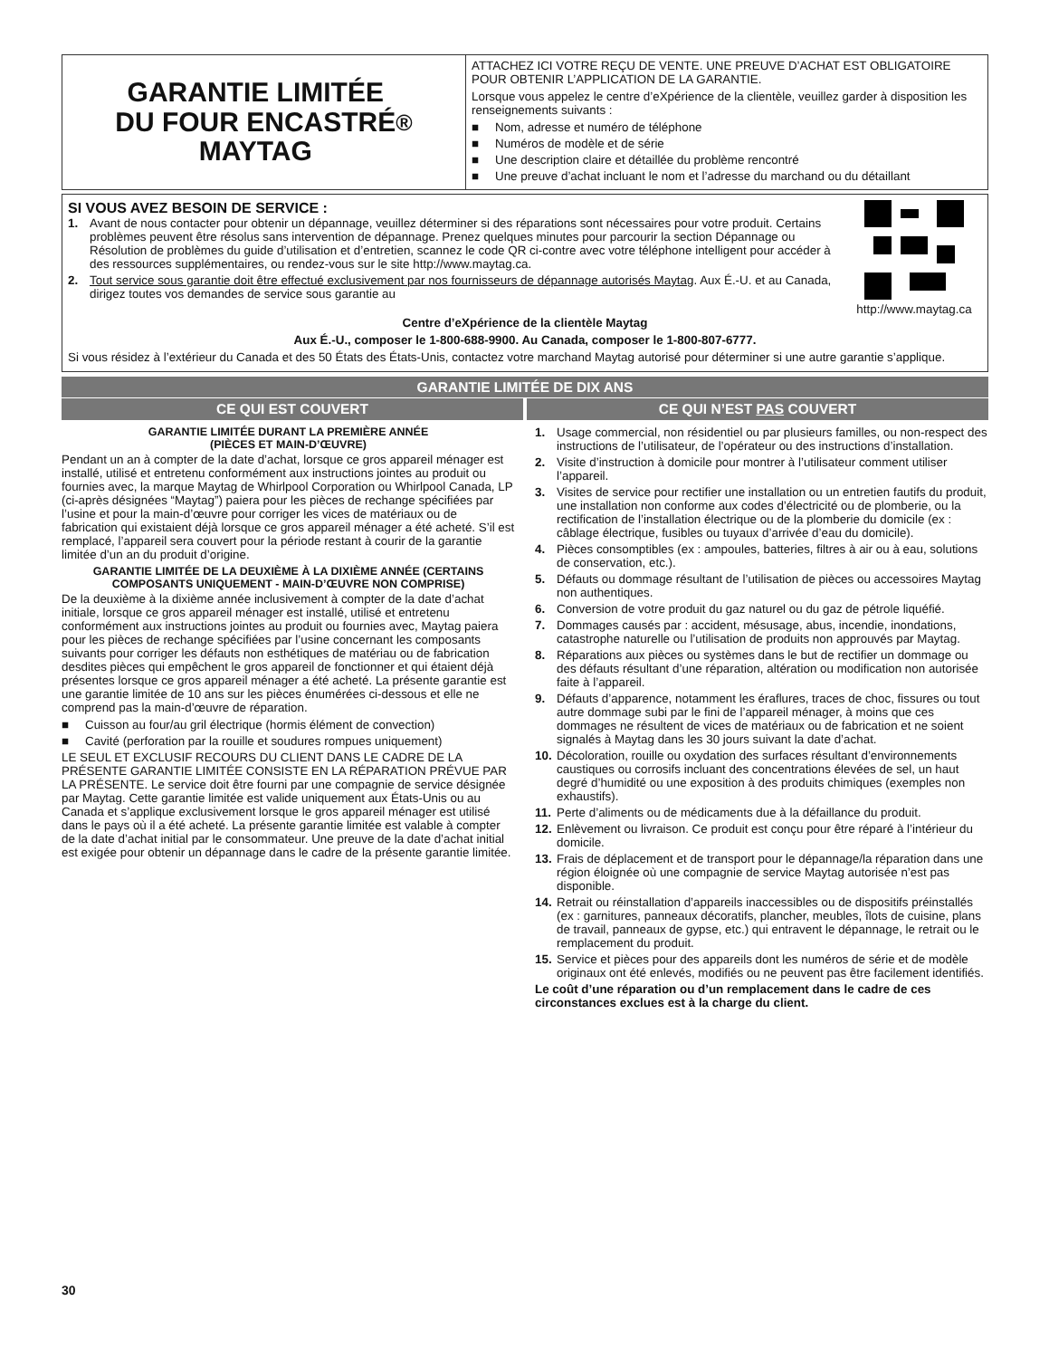GARANTIE LIMITÉE
DU FOUR ENCASTRÉ
MAYTAG<sup>®</sup>
ATTACHEZ ICI VOTRE REÇU DE VENTE. UNE PREUVE D’ACHAT EST OBLIGATOIRE POUR OBTENIR L’APPLICATION DE LA GARANTIE.
Lorsque vous appelez le centre d’eXpérience de la clientèle, veuillez garder à disposition les renseignements suivants :
■ Nom, adresse et numéro de téléphone
■ Numéros de modèle et de série
■ Une description claire et détaillée du problème rencontré
■ Une preuve d’achat incluant le nom et l’adresse du marchand ou du détaillant
SI VOUS AVEZ BESOIN DE SERVICE :
1. Avant de nous contacter pour obtenir un dépannage, veuillez déterminer si des réparations sont nécessaires pour votre produit. Certains problèmes peuvent être résolus sans intervention de dépannage. Prenez quelques minutes pour parcourir la section Dépannage ou Résolution de problèmes du guide d’utilisation et d’entretien, scannez le code QR ci-contre avec votre téléphone intelligent pour accéder à des ressources supplémentaires, ou rendez-vous sur le site http://www.maytag.ca.
2. Tout service sous garantie doit être effectué exclusivement par nos fournisseurs de dépannage autorisés Maytag. Aux É.-U. et au Canada, dirigez toutes vos demandes de service sous garantie au
http://www.maytag.ca
Centre d’eXpérience de la clientèle Maytag
Aux É.-U., composer le 1-800-688-9900. Au Canada, composer le 1-800-807-6777.
Si vous résidez à l’extérieur du Canada et des 50 États des États-Unis, contactez votre marchand Maytag autorisé pour déterminer si une autre garantie s’applique.
GARANTIE LIMITÉE DE DIX ANS
CE QUI EST COUVERT CE QUI N’EST PAS COUVERT
GARANTIE LIMITÉE DURANT LA PREMIÈRE ANNÉE
(PIÈCES ET MAIN-D’ŒUVRE)
Pendant un an à compter de la date d’achat, lorsque ce gros appareil ménager est installé, utilisé et entretenu conformément aux instructions jointes au produit ou fournies avec, la marque Maytag de Whirlpool Corporation ou Whirlpool Canada, LP (ci-après désignées “Maytag”) paiera pour les pièces de rechange spécifiées par l’usine et pour la main-d’œuvre pour corriger les vices de matériaux ou de fabrication qui existaient déjà lorsque ce gros appareil ménager a été acheté. S’il est remplacé, l’appareil sera couvert pour la période restant à courir de la garantie limitée d’un an du produit d’origine.
GARANTIE LIMITÉE DE LA DEUXIÈME À LA DIXIÈME ANNÉE (CERTAINS COMPOSANTS UNIQUEMENT - MAIN-D’ŒUVRE NON COMPRISE)
De la deuxième à la dixième année inclusivement à compter de la date d’achat initiale, lorsque ce gros appareil ménager est installé, utilisé et entretenu conformément aux instructions jointes au produit ou fournies avec, Maytag paiera pour les pièces de rechange spécifiées par l’usine concernant les composants suivants pour corriger les défauts non esthétiques de matériau ou de fabrication desdites pièces qui empêchent le gros appareil de fonctionner et qui étaient déjà présentes lorsque ce gros appareil ménager a été acheté. La présente garantie est une garantie limitée de 10 ans sur les pièces énumérées ci-dessous et elle ne comprend pas la main-d’œuvre de réparation.
■ Cuisson au four/au gril électrique (hormis élément de convection)
■ Cavité (perforation par la rouille et soudures rompues uniquement)
LE SEUL ET EXCLUSIF RECOURS DU CLIENT DANS LE CADRE DE LA PRÉSENTE GARANTIE LIMITÉE CONSISTE EN LA RÉPARATION PRÉVUE PAR LA PRÉSENTE. Le service doit être fourni par une compagnie de service désignée par Maytag. Cette garantie limitée est valide uniquement aux États-Unis ou au Canada et s’applique exclusivement lorsque le gros appareil ménager est utilisé dans le pays où il a été acheté. La présente garantie limitée est valable à compter de la date d’achat initial par le consommateur. Une preuve de la date d’achat initial est exigée pour obtenir un dépannage dans le cadre de la présente garantie limitée.
1. Usage commercial, non résidentiel ou par plusieurs familles, ou non-respect des instructions de l’utilisateur, de l’opérateur ou des instructions d’installation.
2. Visite d’instruction à domicile pour montrer à l’utilisateur comment utiliser l’appareil.
3. Visites de service pour rectifier une installation ou un entretien fautifs du produit, une installation non conforme aux codes d’électricité ou de plomberie, ou la rectification de l’installation électrique ou de la plomberie du domicile (ex : câblage électrique, fusibles ou tuyaux d’arrivée d’eau du domicile).
4. Pièces consomptibles (ex : ampoules, batteries, filtres à air ou à eau, solutions de conservation, etc.).
5. Défauts ou dommage résultant de l’utilisation de pièces ou accessoires Maytag non authentiques.
6. Conversion de votre produit du gaz naturel ou du gaz de pétrole liquéfié.
7. Dommages causés par : accident, mésusage, abus, incendie, inondations, catastrophe naturelle ou l’utilisation de produits non approuvés par Maytag.
8. Réparations aux pièces ou systèmes dans le but de rectifier un dommage ou des défauts résultant d’une réparation, altération ou modification non autorisée faite à l’appareil.
9. Défauts d’apparence, notamment les éraflures, traces de choc, fissures ou tout autre dommage subi par le fini de l’appareil ménager, à moins que ces dommages ne résultent de vices de matériaux ou de fabrication et ne soient signalés à Maytag dans les 30 jours suivant la date d’achat.
10. Décoloration, rouille ou oxydation des surfaces résultant d’environnements caustiques ou corrosifs incluant des concentrations élevées de sel, un haut degré d’humidité ou une exposition à des produits chimiques (exemples non exhaustifs).
11. Perte d’aliments ou de médicaments due à la défaillance du produit.
12. Enlèvement ou livraison. Ce produit est conçu pour être réparé à l’intérieur du domicile.
13. Frais de déplacement et de transport pour le dépannage/la réparation dans une région éloignée où une compagnie de service Maytag autorisée n’est pas disponible.
14. Retrait ou réinstallation d’appareils inaccessibles ou de dispositifs préinstallés (ex : garnitures, panneaux décoratifs, plancher, meubles, îlots de cuisine, plans de travail, panneaux de gypse, etc.) qui entravent le dépannage, le retrait ou le remplacement du produit.
15. Service et pièces pour des appareils dont les numéros de série et de modèle originaux ont été enlevés, modifiés ou ne peuvent pas être facilement identifiés.
Le coût d’une réparation ou d’un remplacement dans le cadre de ces circonstances exclues est à la charge du client.
30